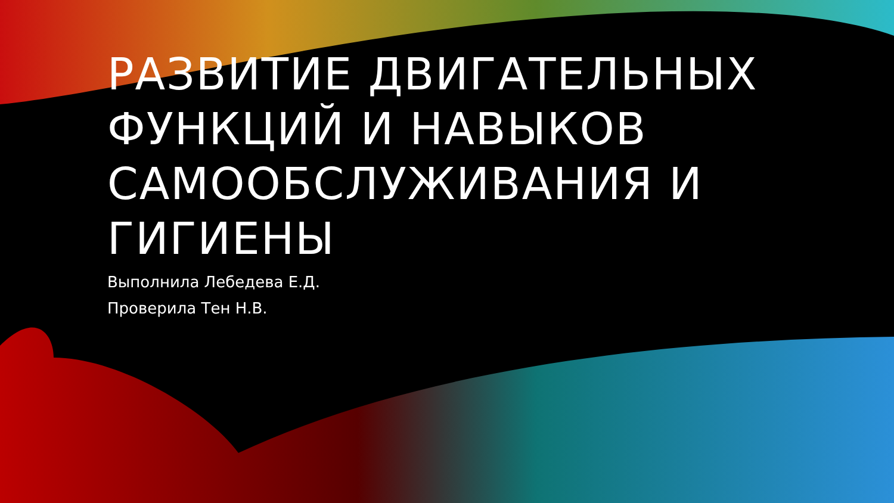РАЗВИТИЕ ДВИГАТЕЛЬНЫХ ФУНКЦИЙ И НАВЫКОВ САМООБСЛУЖИВАНИЯ И ГИГИЕНЫ
Выполнила Лебедева Е.Д.
Проверила Тен Н.В.